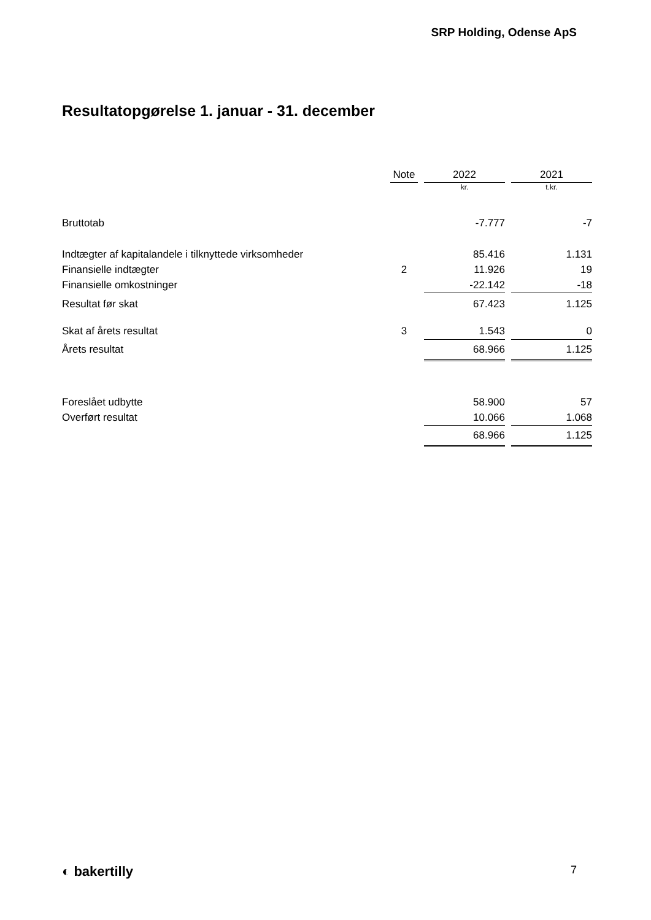SRP Holding, Odense ApS
Resultatopgørelse 1. januar - 31. december
| | Note | | 2022 | | 2021 |
| --- | --- | --- | --- | --- | --- |
| | | | kr. | | t.kr. |
| Bruttotab | | | -7.777 | | -7 |
| Indtægter af kapitalandele i tilknyttede virksomheder | | | 85.416 | | 1.131 |
| Finansielle indtægter | 2 | | 11.926 | | 19 |
| Finansielle omkostninger | | | -22.142 | | -18 |
| Resultat før skat | | | 67.423 | | 1.125 |
| Skat af årets resultat | 3 | | 1.543 | | 0 |
| Årets resultat | | | 68.966 | | 1.125 |
| Foreslået udbytte | | | 58.900 | | 57 |
| Overført resultat | | | 10.066 | | 1.068 |
| | | | 68.966 | | 1.125 |
◐ bakertilly 7